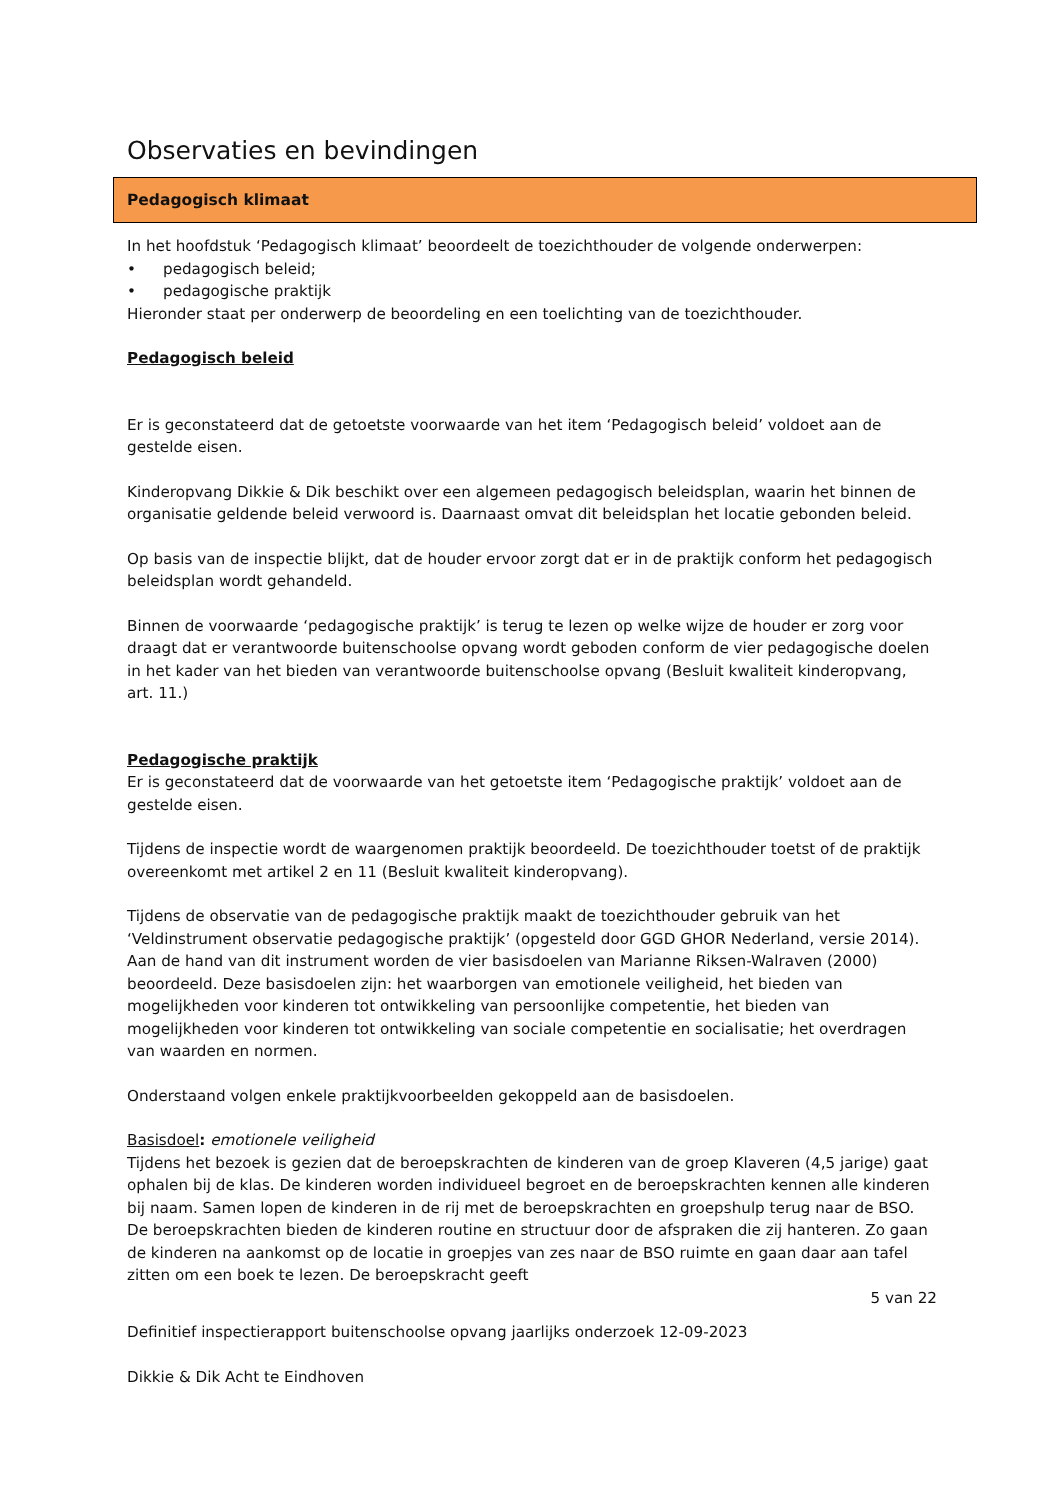Observaties en bevindingen
Pedagogisch klimaat
In het hoofdstuk ‘Pedagogisch klimaat’ beoordeelt de toezichthouder de volgende onderwerpen:
• pedagogisch beleid;
• pedagogische praktijk
Hieronder staat per onderwerp de beoordeling en een toelichting van de toezichthouder.
Pedagogisch beleid
Er is geconstateerd dat de getoetste voorwaarde van het item ‘Pedagogisch beleid’ voldoet aan de gestelde eisen.
Kinderopvang Dikkie & Dik beschikt over een algemeen pedagogisch beleidsplan, waarin het binnen de organisatie geldende beleid verwoord is. Daarnaast omvat dit beleidsplan het locatie gebonden beleid.
Op basis van de inspectie blijkt, dat de houder ervoor zorgt dat er in de praktijk conform het pedagogisch beleidsplan wordt gehandeld.
Binnen de voorwaarde ‘pedagogische praktijk’ is terug te lezen op welke wijze de houder er zorg voor draagt dat er verantwoorde buitenschoolse opvang wordt geboden conform de vier pedagogische doelen in het kader van het bieden van verantwoorde buitenschoolse opvang (Besluit kwaliteit kinderopvang, art. 11.)
Pedagogische praktijk
Er is geconstateerd dat de voorwaarde van het getoetste item ‘Pedagogische praktijk’ voldoet aan de gestelde eisen.
Tijdens de inspectie wordt de waargenomen praktijk beoordeeld. De toezichthouder toetst of de praktijk overeenkomt met artikel 2 en 11 (Besluit kwaliteit kinderopvang).
Tijdens de observatie van de pedagogische praktijk maakt de toezichthouder gebruik van het ‘Veldinstrument observatie pedagogische praktijk’ (opgesteld door GGD GHOR Nederland, versie 2014). Aan de hand van dit instrument worden de vier basisdoelen van Marianne Riksen-Walraven (2000) beoordeeld. Deze basisdoelen zijn: het waarborgen van emotionele veiligheid, het bieden van mogelijkheden voor kinderen tot ontwikkeling van persoonlijke competentie, het bieden van mogelijkheden voor kinderen tot ontwikkeling van sociale competentie en socialisatie; het overdragen van waarden en normen.
Onderstaand volgen enkele praktijkvoorbeelden gekoppeld aan de basisdoelen.
Basisdoel: emotionele veiligheid
Tijdens het bezoek is gezien dat de beroepskrachten de kinderen van de groep Klaveren (4,5 jarige) gaat ophalen bij de klas. De kinderen worden individueel begroet en de beroepskrachten kennen alle kinderen bij naam. Samen lopen de kinderen in de rij met de beroepskrachten en groepshulp terug naar de BSO. De beroepskrachten bieden de kinderen routine en structuur door de afspraken die zij hanteren. Zo gaan de kinderen na aankomst op de locatie in groepjes van zes naar de BSO ruimte en gaan daar aan tafel zitten om een boek te lezen. De beroepskracht geeft
5 van 22
Definitief inspectierapport buitenschoolse opvang jaarlijks onderzoek 12-09-2023
Dikkie & Dik Acht te Eindhoven